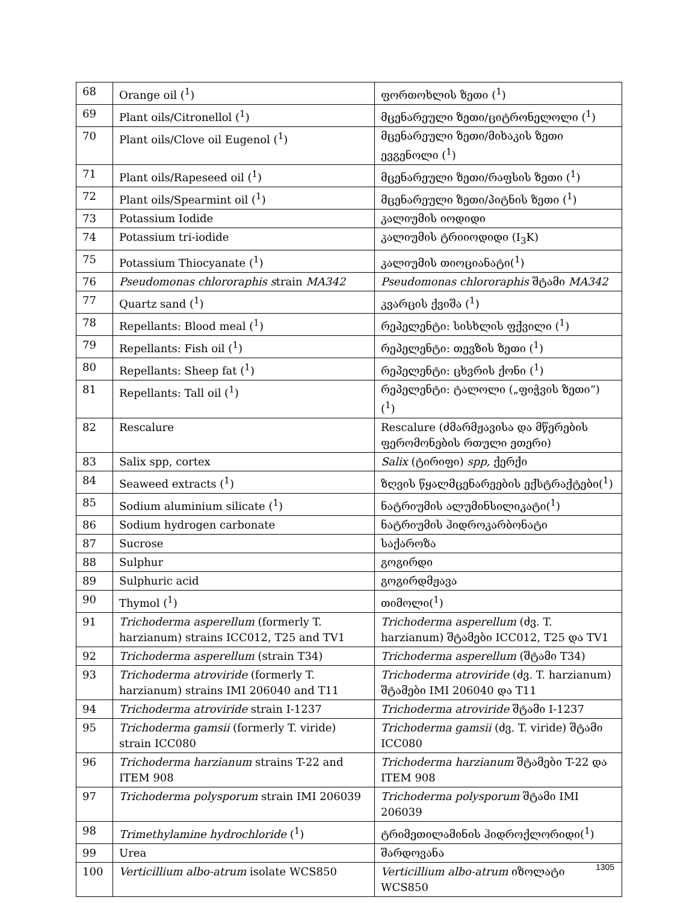| 68 | Orange oil (<sup>1</sup>) | ფორთოხლის ზეთი (<sup>1</sup>) |
| 69 | Plant oils/Citronellol (<sup>1</sup>) | მცენარეული ზეთი/ციტრონელოლი (<sup>1</sup>) |
| 70 | Plant oils/Clove oil Eugenol (<sup>1</sup>) | მცენარეული ზეთი/მიხაკის ზეთი ევგენოლი (<sup>1</sup>) |
| 71 | Plant oils/Rapeseed oil (<sup>1</sup>) | მცენარეული ზეთი/რაფსის ზეთი (<sup>1</sup>) |
| 72 | Plant oils/Spearmint oil (<sup>1</sup>) | მცენარეული ზეთი/პიტნის ზეთი (<sup>1</sup>) |
| 73 | Potassium Iodide | კალიუმის იოდიდი |
| 74 | Potassium tri-iodide | კალიუმის ტრიიოდიდი (I<sub>3</sub>K) |
| 75 | Potassium Thiocyanate (<sup>1</sup>) | კალიუმის თიოციანატი(<sup>1</sup>) |
| 76 | Pseudomonas chlororaphis s train MA342 | Pseudomonas chlororaphis შტამი MA342 |
| 77 | Quartz sand (<sup>1</sup>) | კვარცის ქვიშა (<sup>1</sup>) |
| 78 | Repellants: Blood meal (<sup>1</sup>) | რეპელენტი: სისხლის ფქვილი (<sup>1</sup>) |
| 79 | Repellants: Fish oil (<sup>1</sup>) | რეპელენტი: თევზის ზეთი (<sup>1</sup>) |
| 80 | Repellants: Sheep fat (<sup>1</sup>) | რეპელენტი: ცხვრის ქონი (<sup>1</sup>) |
| 81 | Repellants: Tall oil (<sup>1</sup>) | რეპელენტი: ტალოლი („ფიჭვის ზეთი“) (<sup>1</sup>) |
| 82 | Rescalure | Rescalure (ძმარმჟავისა და მწერების ფერომონების რთული ეთერი) |
| 83 | Salix spp, cortex | Salix (ტირიფი) spp, ქერქი |
| 84 | Seaweed extracts (<sup>1</sup>) | ზღვის წყალმცენარეების ექსტრაქტები(<sup>1</sup>) |
| 85 | Sodium aluminium silicate (<sup>1</sup>) | ნატრიუმის ალუმინსილიკატი(<sup>1</sup>) |
| 86 | Sodium hydrogen carbonate | ნატრიუმის ჰიდროკარბონატი |
| 87 | Sucrose | საქაროზა |
| 88 | Sulphur | გოგირდი |
| 89 | Sulphuric acid | გოგირდმჟავა |
| 90 | Thymol (<sup>1</sup>) | თიმოლი(<sup>1</sup>) |
| 91 | Trichoderma asperellum (formerly T. harzianum) strains ICC012, T25 and TV1 | Trichoderma asperellum (ძვ. T. harzianum) შტამები ICC012, T25 და TV1 |
| 92 | Trichoderma asperellum (strain T34) | Trichoderma asperellum (შტამი T34) |
| 93 | Trichoderma atroviride (formerly T. harzianum) strains IMI 206040 and T11 | Trichoderma atroviride (ძვ. T. harzianum) შტამები IMI 206040 და T11 |
| 94 | Trichoderma atroviride strain I-1237 | Trichoderma atroviride შტამი I-1237 |
| 95 | Trichoderma gamsii (formerly T. viride) strain ICC080 | Trichoderma gamsii (ძვ. T. viride) შტამი ICC080 |
| 96 | Trichoderma harzianum strains T-22 and ITEM 908 | Trichoderma harzianum შტამები T-22 და ITEM 908 |
| 97 | Trichoderma polysporum strain IMI 206039 | Trichoderma polysporum შტამი IMI 206039 |
| 98 | Trimethylamine hydrochloride (<sup>1</sup>) | ტრიმეთილამინის ჰიდროქლორიდი(<sup>1</sup>) |
| 99 | Urea | შარდოვანა |
| 100 | Verticillium albo-atrum isolate WCS850 | Verticillium albo-atrum იზოლატი WCS850 |
1305